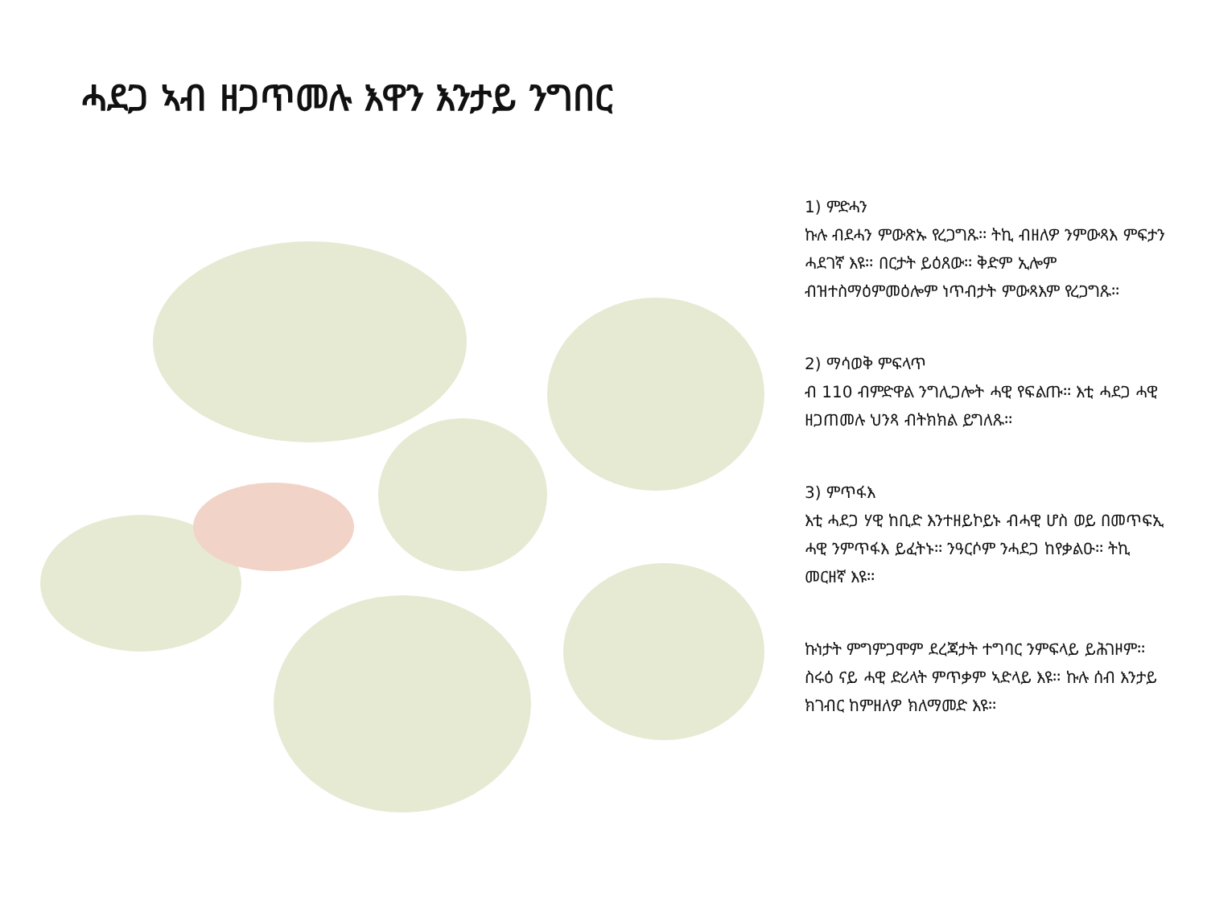ሓደጋ ኣብ ዘጋጥመሉ እዋን እንታይ ንግበር
1) ምድሓን
ኩሉ ብደሓን ምውጽኡ የረጋግጹ፡፡ ትኪ ብዘለዎ ንምውጻእ ምፍታን ሓደገኛ እዩ፡፡ በርታት ይዕጸው፡፡ ቅድም ኢሎም ብዝተስማዕምመዕሎም ነጥብታት ምውጻእም የረጋግጹ፡፡
2) ማሳወቅ ምፍላጥ
ብ 110 ብምድዋል ንግሊጋሎት ሓዊ የፍልጡ፡፡ እቲ ሓደጋ ሓዊ ዘጋጠመሉ ህንጻ ብትክክል ይግለጹ፡፡
3) ምጥፋእ
እቲ ሓደጋ ሃዊ ከቢድ እንተዘይኮይኑ ብሓዊ ሆስ ወይ በመጥፍኢ ሓዊ ንምጥፋእ ይፈትኑ፡፡ ንዓርሶም ንሓደጋ ከየቃልዑ፡፡ ትኪ መርዘኛ እዩ፡፡
ኩነታት ምግምጋሞም ደረጃታት ተግባር ንምፍላይ ይሕገዞም፡፡ ስሩዕ ናይ ሓዊ ድሪላት ምጥቃም ኣድላይ እዩ፡፡ ኩሉ ሰብ እንታይ ክገብር ከምዘለዎ ክለማመድ እዩ፡፡